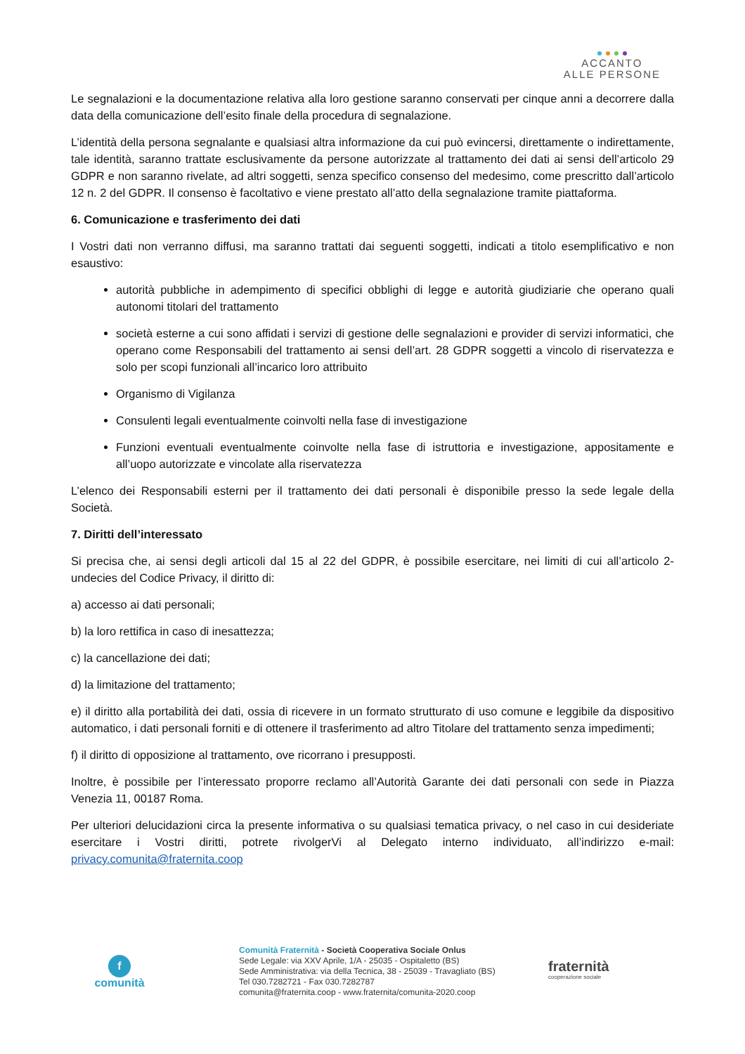ACCANTO
ALLE PERSONE
Le segnalazioni e la documentazione relativa alla loro gestione saranno conservati per cinque anni a decorrere dalla data della comunicazione dell’esito finale della procedura di segnalazione.
L’identità della persona segnalante e qualsiasi altra informazione da cui può evincersi, direttamente o indirettamente, tale identità, saranno trattate esclusivamente da persone autorizzate al trattamento dei dati ai sensi dell’articolo 29 GDPR e non saranno rivelate, ad altri soggetti, senza specifico consenso del medesimo, come prescritto dall’articolo 12 n. 2 del GDPR. Il consenso è facoltativo e viene prestato all’atto della segnalazione tramite piattaforma.
6. Comunicazione e trasferimento dei dati
I Vostri dati non verranno diffusi, ma saranno trattati dai seguenti soggetti, indicati a titolo esemplificativo e non esaustivo:
autorità pubbliche in adempimento di specifici obblighi di legge e autorità giudiziarie che operano quali autonomi titolari del trattamento
società esterne a cui sono affidati i servizi di gestione delle segnalazioni e provider di servizi informatici, che operano come Responsabili del trattamento ai sensi dell’art. 28 GDPR soggetti a vincolo di riservatezza e solo per scopi funzionali all’incarico loro attribuito
Organismo di Vigilanza
Consulenti legali eventualmente coinvolti nella fase di investigazione
Funzioni eventuali eventualmente coinvolte nella fase di istruttoria e investigazione, appositamente e all’uopo autorizzate e vincolate alla riservatezza
L’elenco dei Responsabili esterni per il trattamento dei dati personali è disponibile presso la sede legale della Società.
7. Diritti dell’interessato
Si precisa che, ai sensi degli articoli dal 15 al 22 del GDPR, è possibile esercitare, nei limiti di cui all’articolo 2-undecies del Codice Privacy, il diritto di:
a) accesso ai dati personali;
b) la loro rettifica in caso di inesattezza;
c) la cancellazione dei dati;
d) la limitazione del trattamento;
e) il diritto alla portabilità dei dati, ossia di ricevere in un formato strutturato di uso comune e leggibile da dispositivo automatico, i dati personali forniti e di ottenere il trasferimento ad altro Titolare del trattamento senza impedimenti;
f) il diritto di opposizione al trattamento, ove ricorrano i presupposti.
Inoltre, è possibile per l’interessato proporre reclamo all’Autorità Garante dei dati personali con sede in Piazza Venezia 11, 00187 Roma.
Per ulteriori delucidazioni circa la presente informativa o su qualsiasi tematica privacy, o nel caso in cui desideriate esercitare i Vostri diritti, potrete rivolgerVi al Delegato interno individuato, all’indirizzo e-mail: privacy.comunita@fraternita.coop
f
comunità
Comunità Fraternità - Società Cooperativa Sociale Onlus
Sede Legale: via XXV Aprile, 1/A - 25035 - Ospitaletto (BS)
Sede Amministrativa: via della Tecnica, 38 - 25039 - Travagliato (BS)
Tel 030.7282721 - Fax 030.7282787
comunita@fraternita.coop - www.fraternita/comunita-2020.coop
fraternità
cooperazione sociale